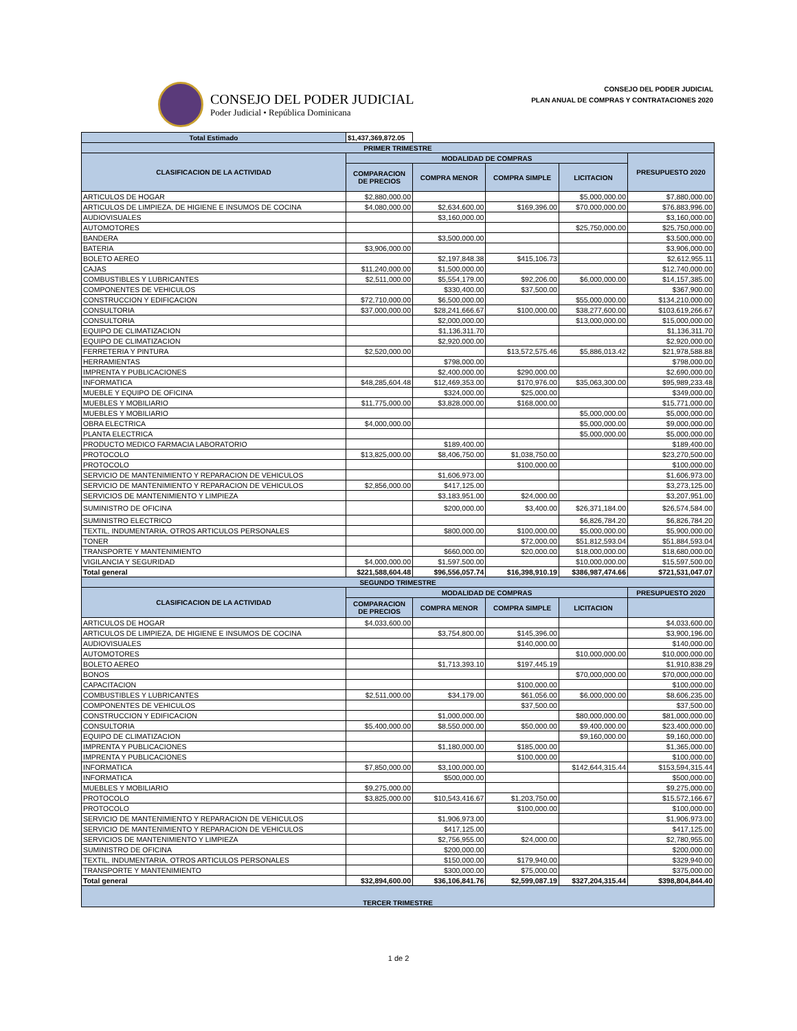CONSEJO DEL PODER JUDICIAL
Poder Judicial • República Dominicana
CONSEJO DEL PODER JUDICIAL
PLAN ANUAL DE COMPRAS Y CONTRATACIONES 2020
| Total Estimado | $1,437,369,872.05 | | | | |
| PRIMER TRIMESTRE | | | | | |
| CLASIFICACION DE LA ACTIVIDAD | MODALIDAD DE COMPRAS | | | | PRESUPUESTO 2020 |
| | COMPARACION DE PRECIOS | COMPRA MENOR | COMPRA SIMPLE | LICITACION | |
| ARTICULOS DE HOGAR | $2,880,000.00 | | | $5,000,000.00 | $7,880,000.00 |
| ARTICULOS DE LIMPIEZA, DE HIGIENE E INSUMOS DE COCINA | $4,080,000.00 | $2,634,600.00 | $169,396.00 | $70,000,000.00 | $76,883,996.00 |
| AUDIOVISUALES | | $3,160,000.00 | | | $3,160,000.00 |
| AUTOMOTORES | | | | $25,750,000.00 | $25,750,000.00 |
| BANDERA | | $3,500,000.00 | | | $3,500,000.00 |
| BATERIA | $3,906,000.00 | | | | $3,906,000.00 |
| BOLETO AEREO | | $2,197,848.38 | $415,106.73 | | $2,612,955.11 |
| CAJAS | $11,240,000.00 | $1,500,000.00 | | | $12,740,000.00 |
| COMBUSTIBLES Y LUBRICANTES | $2,511,000.00 | $5,554,179.00 | $92,206.00 | $6,000,000.00 | $14,157,385.00 |
| COMPONENTES DE VEHICULOS | | $330,400.00 | $37,500.00 | | $367,900.00 |
| CONSTRUCCION Y EDIFICACION | $72,710,000.00 | $6,500,000.00 | | $55,000,000.00 | $134,210,000.00 |
| CONSULTORIA | $37,000,000.00 | $28,241,666.67 | $100,000.00 | $38,277,600.00 | $103,619,266.67 |
| CONSULTORIA | | $2,000,000.00 | | $13,000,000.00 | $15,000,000.00 |
| EQUIPO DE CLIMATIZACION | | $1,136,311.70 | | | $1,136,311.70 |
| EQUIPO DE CLIMATIZACION | | $2,920,000.00 | | | $2,920,000.00 |
| FERRETERIA Y PINTURA | $2,520,000.00 | | $13,572,575.46 | $5,886,013.42 | $21,978,588.88 |
| HERRAMIENTAS | | $798,000.00 | | | $798,000.00 |
| IMPRENTA Y PUBLICACIONES | | $2,400,000.00 | $290,000.00 | | $2,690,000.00 |
| INFORMATICA | $48,285,604.48 | $12,469,353.00 | $170,976.00 | $35,063,300.00 | $95,989,233.48 |
| MUEBLE Y EQUIPO DE OFICINA | | $324,000.00 | $25,000.00 | | $349,000.00 |
| MUEBLES Y MOBILIARIO | $11,775,000.00 | $3,828,000.00 | $168,000.00 | | $15,771,000.00 |
| MUEBLES Y MOBILIARIO | | | | $5,000,000.00 | $5,000,000.00 |
| OBRA ELECTRICA | $4,000,000.00 | | | $5,000,000.00 | $9,000,000.00 |
| PLANTA ELECTRICA | | | | $5,000,000.00 | $5,000,000.00 |
| PRODUCTO MEDICO FARMACIA LABORATORIO | | $189,400.00 | | | $189,400.00 |
| PROTOCOLO | $13,825,000.00 | $8,406,750.00 | $1,038,750.00 | | $23,270,500.00 |
| PROTOCOLO | | | $100,000.00 | | $100,000.00 |
| SERVICIO DE MANTENIMIENTO Y REPARACION DE VEHICULOS | | $1,606,973.00 | | | $1,606,973.00 |
| SERVICIO DE MANTENIMIENTO Y REPARACION DE VEHICULOS | $2,856,000.00 | $417,125.00 | | | $3,273,125.00 |
| SERVICIOS DE MANTENIMIENTO Y LIMPIEZA | | $3,183,951.00 | $24,000.00 | | $3,207,951.00 |
| SUMINISTRO DE OFICINA | | $200,000.00 | $3,400.00 | $26,371,184.00 | $26,574,584.00 |
| SUMINISTRO ELECTRICO | | | | $6,826,784.20 | $6,826,784.20 |
| TEXTIL, INDUMENTARIA, OTROS ARTICULOS PERSONALES | | $800,000.00 | $100,000.00 | $5,000,000.00 | $5,900,000.00 |
| TONER | | | $72,000.00 | $51,812,593.04 | $51,884,593.04 |
| TRANSPORTE Y MANTENIMIENTO | | $660,000.00 | $20,000.00 | $18,000,000.00 | $18,680,000.00 |
| VIGILANCIA Y SEGURIDAD | $4,000,000.00 | $1,597,500.00 | | $10,000,000.00 | $15,597,500.00 |
| Total general | $221,588,604.48 | $96,556,057.74 | $16,398,910.19 | $386,987,474.66 | $721,531,047.07 |
| SEGUNDO TRIMESTRE | | | | | |
| CLASIFICACION DE LA ACTIVIDAD | MODALIDAD DE COMPRAS | | | | PRESUPUESTO 2020 |
| | COMPARACION DE PRECIOS | COMPRA MENOR | COMPRA SIMPLE | LICITACION | |
| ARTICULOS DE HOGAR | $4,033,600.00 | | | | $4,033,600.00 |
| ARTICULOS DE LIMPIEZA, DE HIGIENE E INSUMOS DE COCINA | | $3,754,800.00 | $145,396.00 | | $3,900,196.00 |
| AUDIOVISUALES | | | $140,000.00 | | $140,000.00 |
| AUTOMOTORES | | | | $10,000,000.00 | $10,000,000.00 |
| BOLETO AEREO | | $1,713,393.10 | $197,445.19 | | $1,910,838.29 |
| BONOS | | | | $70,000,000.00 | $70,000,000.00 |
| CAPACITACION | | | $100,000.00 | | $100,000.00 |
| COMBUSTIBLES Y LUBRICANTES | $2,511,000.00 | $34,179.00 | $61,056.00 | $6,000,000.00 | $8,606,235.00 |
| COMPONENTES DE VEHICULOS | | | $37,500.00 | | $37,500.00 |
| CONSTRUCCION Y EDIFICACION | | $1,000,000.00 | | $80,000,000.00 | $81,000,000.00 |
| CONSULTORIA | $5,400,000.00 | $8,550,000.00 | $50,000.00 | $9,400,000.00 | $23,400,000.00 |
| EQUIPO DE CLIMATIZACION | | | | $9,160,000.00 | $9,160,000.00 |
| IMPRENTA Y PUBLICACIONES | | $1,180,000.00 | $185,000.00 | | $1,365,000.00 |
| IMPRENTA Y PUBLICACIONES | | | $100,000.00 | | $100,000.00 |
| INFORMATICA | $7,850,000.00 | $3,100,000.00 | | $142,644,315.44 | $153,594,315.44 |
| INFORMATICA | | $500,000.00 | | | $500,000.00 |
| MUEBLES Y MOBILIARIO | $9,275,000.00 | | | | $9,275,000.00 |
| PROTOCOLO | $3,825,000.00 | $10,543,416.67 | $1,203,750.00 | | $15,572,166.67 |
| PROTOCOLO | | | $100,000.00 | | $100,000.00 |
| SERVICIO DE MANTENIMIENTO Y REPARACION DE VEHICULOS | | $1,906,973.00 | | | $1,906,973.00 |
| SERVICIO DE MANTENIMIENTO Y REPARACION DE VEHICULOS | | $417,125.00 | | | $417,125.00 |
| SERVICIOS DE MANTENIMIENTO Y LIMPIEZA | | $2,756,955.00 | $24,000.00 | | $2,780,955.00 |
| SUMINISTRO DE OFICINA | | $200,000.00 | | | $200,000.00 |
| TEXTIL, INDUMENTARIA, OTROS ARTICULOS PERSONALES | | $150,000.00 | $179,940.00 | | $329,940.00 |
| TRANSPORTE Y MANTENIMIENTO | | $300,000.00 | $75,000.00 | | $375,000.00 |
| Total general | $32,894,600.00 | $36,106,841.76 | $2,599,087.19 | $327,204,315.44 | $398,804,844.40 |
| TERCER TRIMESTRE | | | | | |
1 de 2